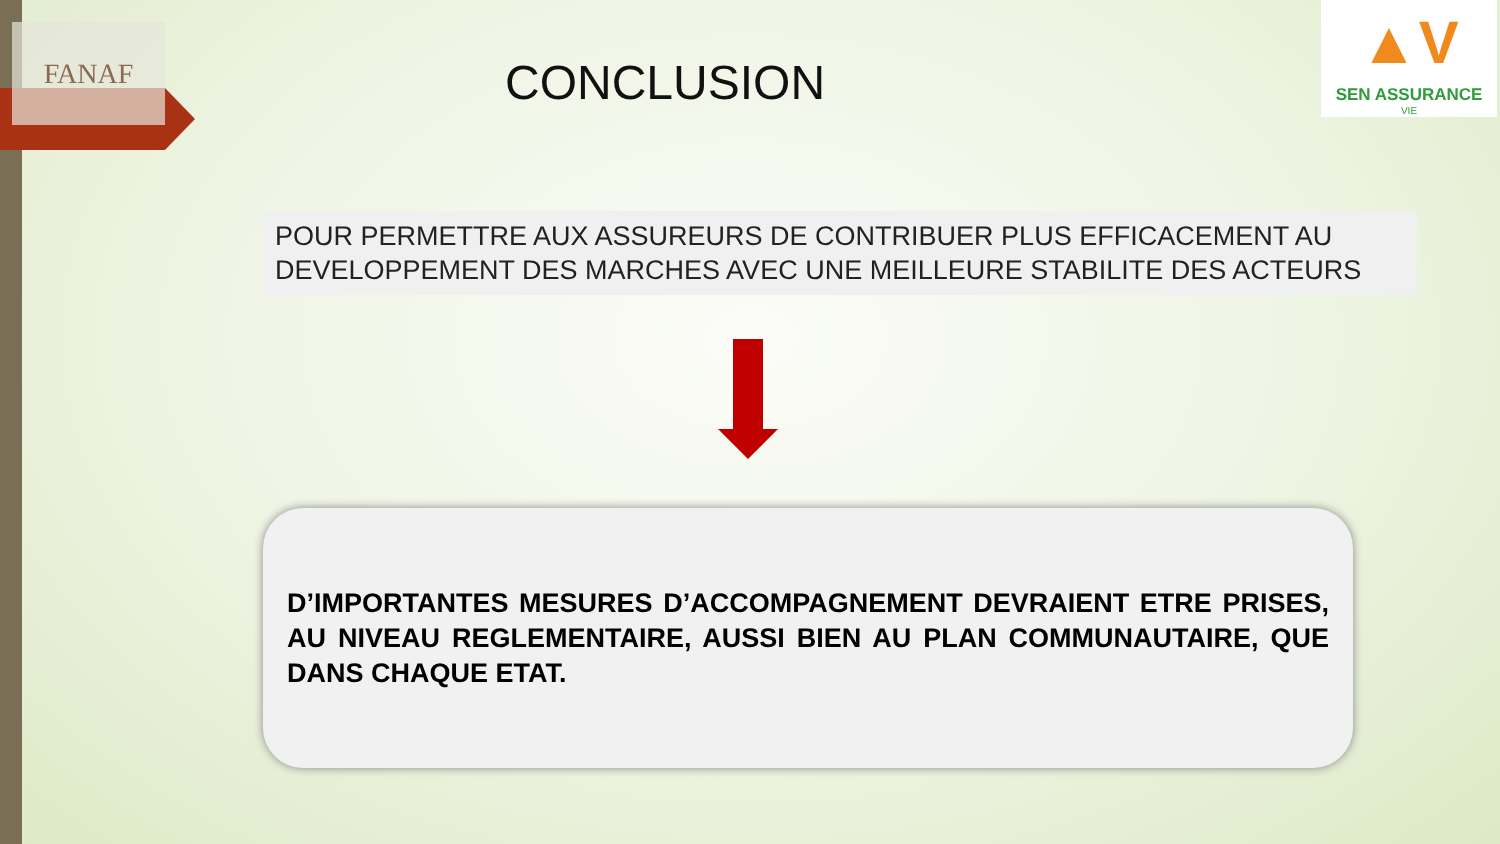FANAF
▲V
SEN ASSURANCE
VIE
CONCLUSION
POUR PERMETTRE AUX ASSUREURS DE CONTRIBUER PLUS EFFICACEMENT AU DEVELOPPEMENT DES MARCHES AVEC UNE MEILLEURE STABILITE DES ACTEURS
D’IMPORTANTES MESURES D’ACCOMPAGNEMENT DEVRAIENT ETRE PRISES, AU NIVEAU REGLEMENTAIRE, AUSSI BIEN AU PLAN COMMUNAUTAIRE, QUE DANS CHAQUE ETAT.